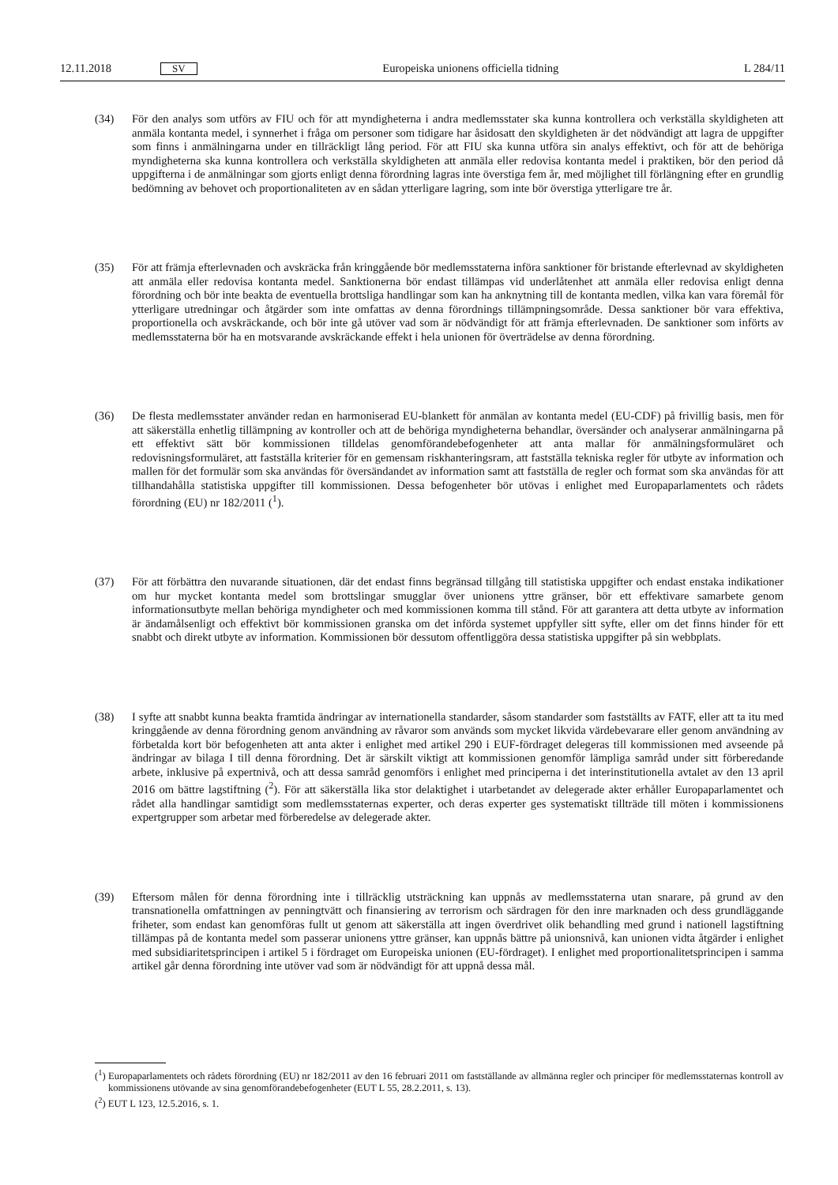12.11.2018 SV Europeiska unionens officiella tidning L 284/11
(34) För den analys som utförs av FIU och för att myndigheterna i andra medlemsstater ska kunna kontrollera och verkställa skyldigheten att anmäla kontanta medel, i synnerhet i fråga om personer som tidigare har åsidosatt den skyldigheten är det nödvändigt att lagra de uppgifter som finns i anmälningarna under en tillräckligt lång period. För att FIU ska kunna utföra sin analys effektivt, och för att de behöriga myndigheterna ska kunna kontrollera och verkställa skyldigheten att anmäla eller redovisa kontanta medel i praktiken, bör den period då uppgifterna i de anmälningar som gjorts enligt denna förordning lagras inte överstiga fem år, med möjlighet till förlängning efter en grundlig bedömning av behovet och proportionaliteten av en sådan ytterligare lagring, som inte bör överstiga ytterligare tre år.
(35) För att främja efterlevnaden och avskräcka från kringgående bör medlemsstaterna införa sanktioner för bristande efterlevnad av skyldigheten att anmäla eller redovisa kontanta medel. Sanktionerna bör endast tillämpas vid underlåtenhet att anmäla eller redovisa enligt denna förordning och bör inte beakta de eventuella brottsliga handlingar som kan ha anknytning till de kontanta medlen, vilka kan vara föremål för ytterligare utredningar och åtgärder som inte omfattas av denna förordnings tillämpningsområde. Dessa sanktioner bör vara effektiva, proportionella och avskräckande, och bör inte gå utöver vad som är nödvändigt för att främja efterlevnaden. De sanktioner som införts av medlemsstaterna bör ha en motsvarande avskräckande effekt i hela unionen för över­trädelse av denna förordning.
(36) De flesta medlemsstater använder redan en harmoniserad EU-blankett för anmälan av kontanta medel (EU-CDF) på frivillig basis, men för att säkerställa enhetlig tillämpning av kontroller och att de behöriga myndigheterna behandlar, översänder och analyserar anmälningarna på ett effektivt sätt bör kommissionen tilldelas genomföran­debefogenheter att anta mallar för anmälningsformuläret och redovisningsformuläret, att fastställa kriterier för en gemensam riskhanteringsram, att fastställa tekniska regler för utbyte av information och mallen för det formulär som ska användas för översändandet av information samt att fastställa de regler och format som ska användas för att tillhandahålla statistiska uppgifter till kommissionen. Dessa befogenheter bör utövas i enlighet med Europa­parlamentets och rådets förordning (EU) nr 182/2011 (<sup>1</sup>).
(37) För att förbättra den nuvarande situationen, där det endast finns begränsad tillgång till statistiska uppgifter och endast enstaka indikationer om hur mycket kontanta medel som brottslingar smugglar över unionens yttre gränser, bör ett effektivare samarbete genom informationsutbyte mellan behöriga myndigheter och med kommissionen komma till stånd. För att garantera att detta utbyte av information är ändamålsenligt och effektivt bör kom­missionen granska om det införda systemet uppfyller sitt syfte, eller om det finns hinder för ett snabbt och direkt utbyte av information. Kommissionen bör dessutom offentliggöra dessa statistiska uppgifter på sin webbplats.
(38) I syfte att snabbt kunna beakta framtida ändringar av internationella standarder, såsom standarder som fastställts av FATF, eller att ta itu med kringgående av denna förordning genom användning av råvaror som används som mycket likvida värdebevarare eller genom användning av förbetalda kort bör befogenheten att anta akter i enlighet med artikel 290 i EUF-fördraget delegeras till kommissionen med avseende på ändringar av bilaga I till denna förordning. Det är särskilt viktigt att kommissionen genomför lämpliga samråd under sitt förberedande arbete, inklusive på expertnivå, och att dessa samråd genomförs i enlighet med principerna i det interinstitutionella avtalet av den 13 april 2016 om bättre lagstiftning (<sup>2</sup>). För att säkerställa lika stor delaktighet i utarbetandet av delegerade akter erhåller Europaparlamentet och rådet alla handlingar samtidigt som medlemsstaternas experter, och deras experter ges systematiskt tillträde till möten i kommissionens expertgrupper som arbetar med förberedelse av delegerade akter.
(39) Eftersom målen för denna förordning inte i tillräcklig utsträckning kan uppnås av medlemsstaterna utan snarare, på grund av den transnationella omfattningen av penningtvätt och finansiering av terrorism och särdragen för den inre marknaden och dess grundläggande friheter, som endast kan genomföras fullt ut genom att säkerställa att ingen överdrivet olik behandling med grund i nationell lagstiftning tillämpas på de kontanta medel som passerar unionens yttre gränser, kan uppnås bättre på unionsnivå, kan unionen vidta åtgärder i enlighet med subsidiaritets­principen i artikel 5 i fördraget om Europeiska unionen (EU-fördraget). I enlighet med proportionalitetsprincipen i samma artikel går denna förordning inte utöver vad som är nödvändigt för att uppnå dessa mål.
(<sup>1</sup>) Europaparlamentets och rådets förordning (EU) nr 182/2011 av den 16 februari 2011 om fastställande av allmänna regler och principer för medlemsstaternas kontroll av kommissionens utövande av sina genomförandebefogenheter (EUT L 55, 28.2.2011, s. 13).
(<sup>2</sup>) EUT L 123, 12.5.2016, s. 1.